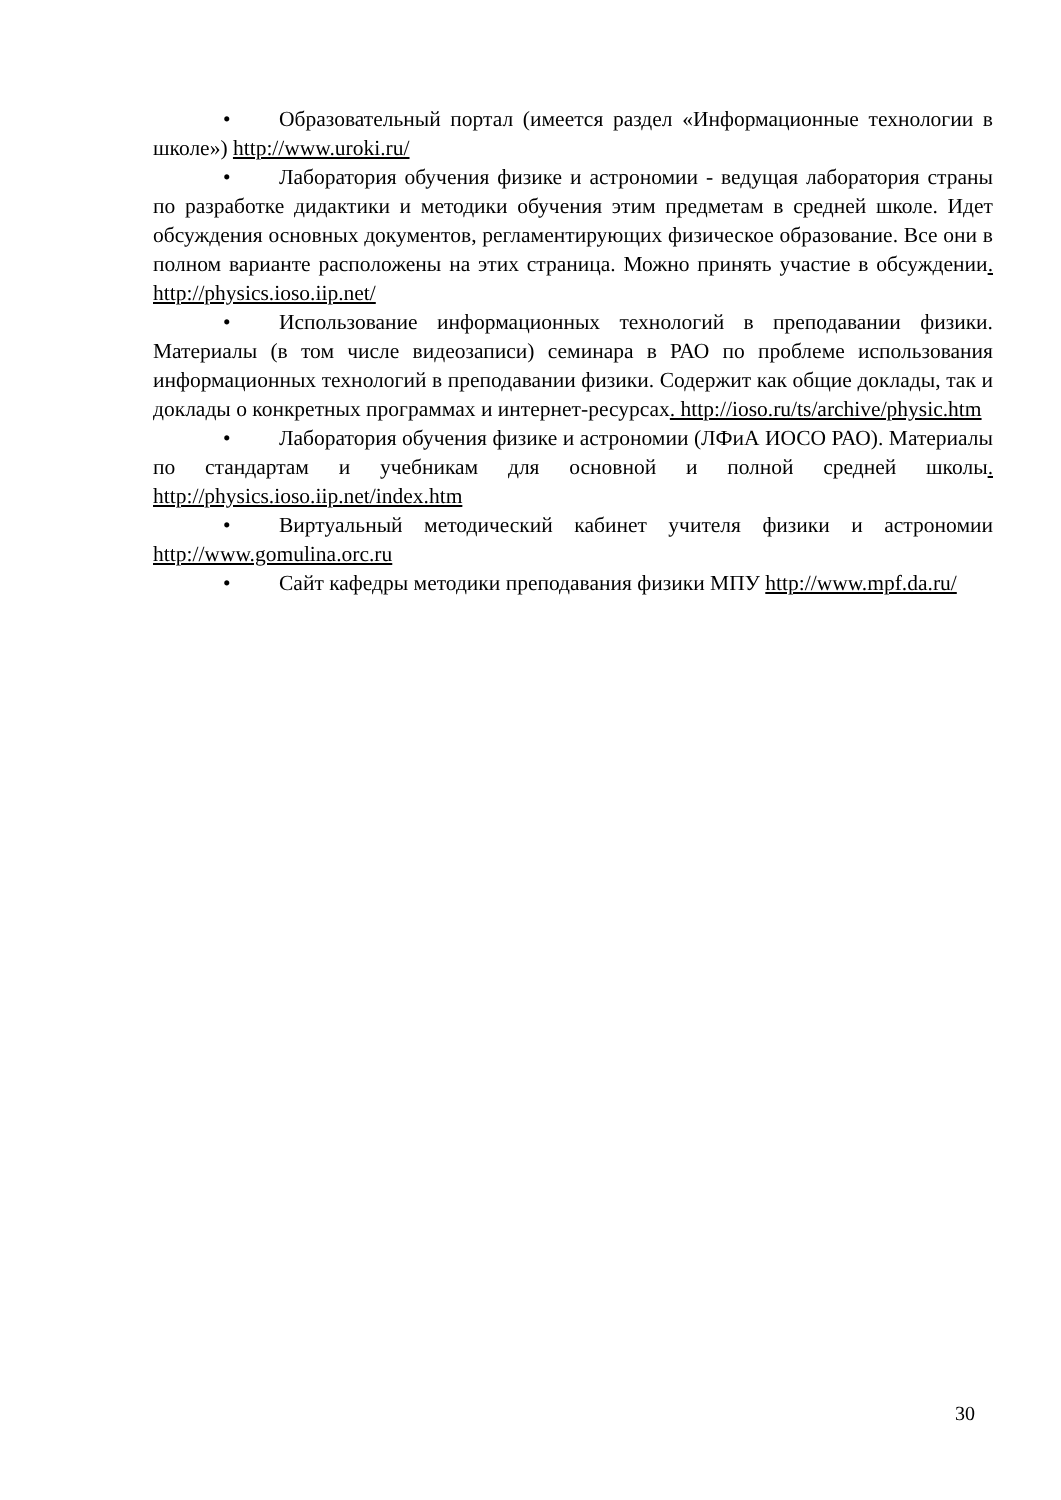• Образовательный портал (имеется раздел «Информационные технологии в школе») http://www.uroki.ru/
• Лаборатория обучения физике и астрономии - ведущая лаборатория страны по разработке дидактики и методики обучения этим предметам в средней школе. Идет обсуждения основных документов, регламентирующих физическое образование. Все они в полном варианте расположены на этих страница. Можно принять участие в обсуждении. http://physics.ioso.iip.net/
• Использование информационных технологий в преподавании физики. Материалы (в том числе видеозаписи) семинара в РАО по проблеме использования информационных технологий в преподавании физики. Содержит как общие доклады, так и доклады о конкретных программах и интернет-ресурсах. http://ioso.ru/ts/archive/physic.htm
• Лаборатория обучения физике и астрономии (ЛФиА ИОСО РАО). Материалы по стандартам и учебникам для основной и полной средней школы. http://physics.ioso.iip.net/index.htm
• Виртуальный методический кабинет учителя физики и астрономии http://www.gomulina.orc.ru
• Сайт кафедры методики преподавания физики МПУ http://www.mpf.da.ru/
30